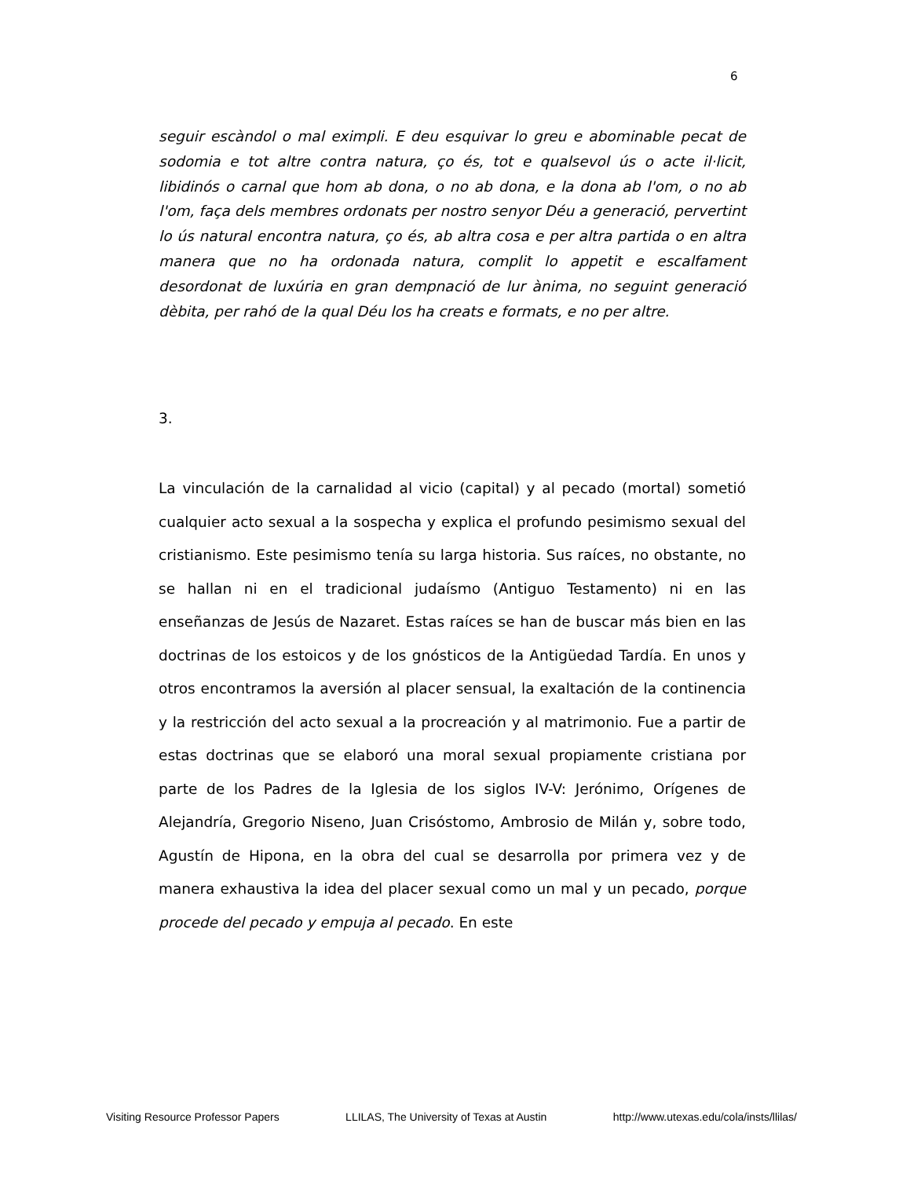6
seguir escàndol o mal eximpli. E deu esquivar lo greu e abominable pecat de sodomia e tot altre contra natura, ço és, tot e qualsevol ús o acte il·licit, libidinós o carnal que hom ab dona, o no ab dona, e la dona ab l'om, o no ab l'om, faça dels membres ordonats per nostro senyor Déu a generació, pervertint lo ús natural encontra natura, ço és, ab altra cosa e per altra partida o en altra manera que no ha ordonada natura, complit lo appetit e escalfament desordonat de luxúria en gran dempnació de lur ànima, no seguint generació dèbita, per rahó de la qual Déu los ha creats e formats, e no per altre.
3.
La vinculación de la carnalidad al vicio (capital) y al pecado (mortal) sometió cualquier acto sexual a la sospecha y explica el profundo pesimismo sexual del cristianismo. Este pesimismo tenía su larga historia. Sus raíces, no obstante, no se hallan ni en el tradicional judaísmo (Antiguo Testamento) ni en las enseñanzas de Jesús de Nazaret. Estas raíces se han de buscar más bien en las doctrinas de los estoicos y de los gnósticos de la Antigüedad Tardía. En unos y otros encontramos la aversión al placer sensual, la exaltación de la continencia y la restricción del acto sexual a la procreación y al matrimonio. Fue a partir de estas doctrinas que se elaboró una moral sexual propiamente cristiana por parte de los Padres de la Iglesia de los siglos IV-V: Jerónimo, Orígenes de Alejandría, Gregorio Niseno, Juan Crisóstomo, Ambrosio de Milán y, sobre todo, Agustín de Hipona, en la obra del cual se desarrolla por primera vez y de manera exhaustiva la idea del placer sexual como un mal y un pecado, porque procede del pecado y empuja al pecado. En este
Visiting Resource Professor Papers LLILAS, The University of Texas at Austin http://www.utexas.edu/cola/insts/llilas/